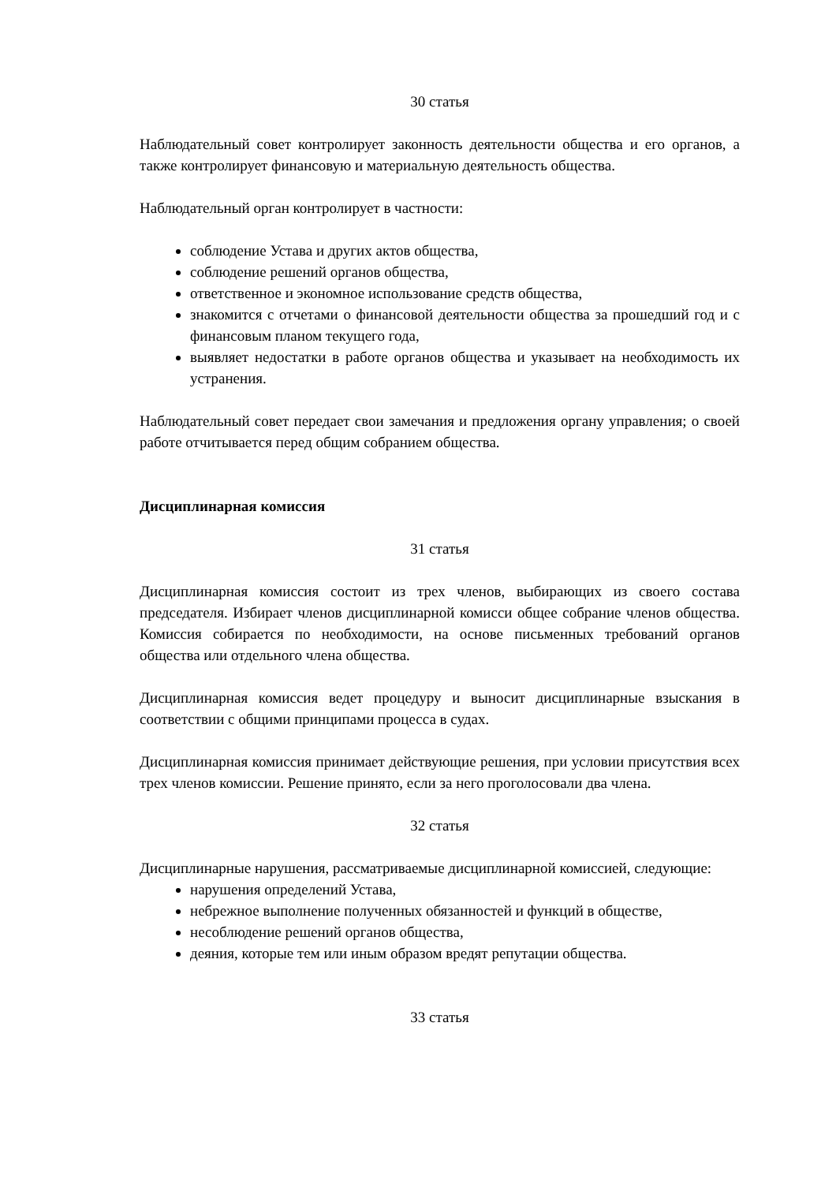30 статья
Наблюдательный совет контролирует законность деятельности общества и его органов, а также контролирует финансовую и материальную деятельность общества.
Наблюдательный орган контролирует в частности:
соблюдение Устава и других актов общества,
соблюдение решений органов общества,
ответственное и экономное использование средств общества,
знакомится с отчетами о финансовой деятельности общества за прошедший год и с финансовым планом текущего года,
выявляет недостатки в работе органов общества и указывает на необходимость их устранения.
Наблюдательный совет передает свои замечания и предложения органу управления; о своей работе отчитывается перед общим собранием общества.
Дисциплинарная комиссия
31 статья
Дисциплинарная комиссия состоит из трех членов, выбирающих из своего состава председателя. Избирает членов дисциплинарной комисси общее собрание членов общества. Комиссия собирается по необходимости, на основе письменных требований органов общества или отдельного члена общества.
Дисциплинарная комиссия ведет процедуру и выносит дисциплинарные взыскания в соответствии с общими принципами процесса в судах.
Дисциплинарная комиссия принимает действующие решения, при условии присутствия всех трех членов комиссии. Решение принято, если за него проголосовали два члена.
32 статья
Дисциплинарные нарушения, рассматриваемые дисциплинарной комиссией, следующие:
нарушения определений Устава,
небрежное выполнение полученных обязанностей и функций в обществе,
несоблюдение решений органов общества,
деяния, которые тем или иным образом вредят репутации общества.
33 статья